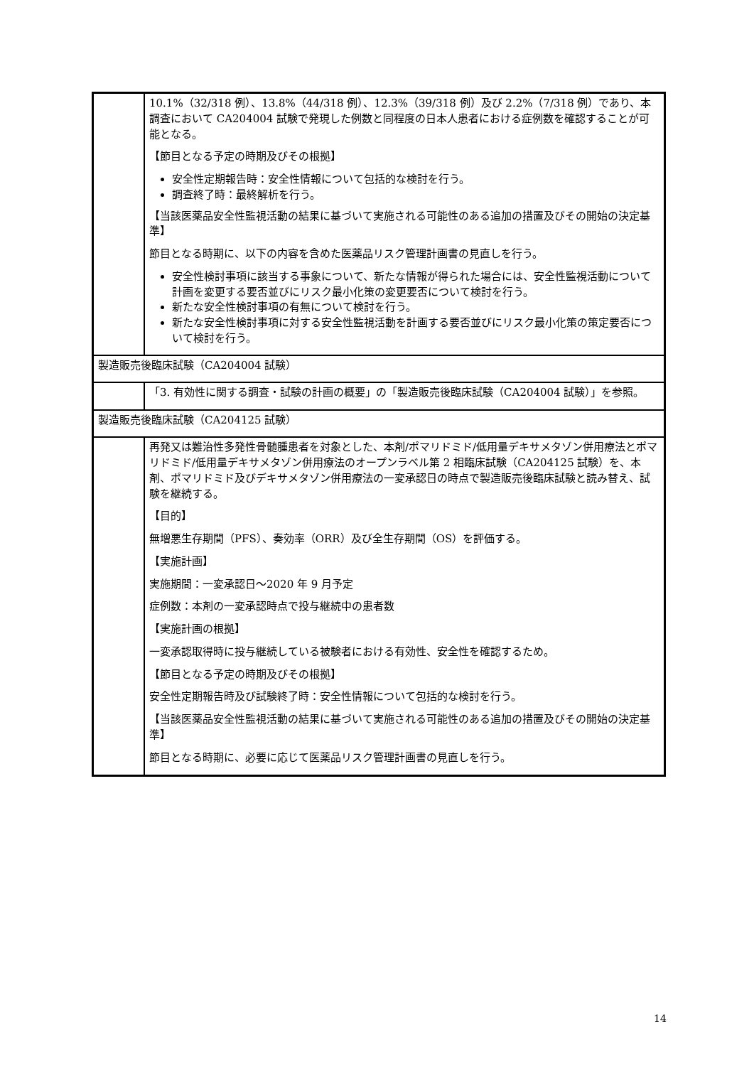| | 10.1%（32/318 例）、13.8%（44/318 例）、12.3%（39/318 例）及び 2.2%（7/318 例）であり、本調査において CA204004 試験で発現した例数と同程度の日本人患者における症例数を確認することが可能となる。 【節目となる予定の時期及びその根拠】 安全性定期報告時：安全性情報について包括的な検討を行う。 調査終了時：最終解析を行う。 【当該医薬品安全性監視活動の結果に基づいて実施される可能性のある追加の措置及びその開始の決定基準】 節目となる時期に、以下の内容を含めた医薬品リスク管理計画書の見直しを行う。 安全性検討事項に該当する事象について、新たな情報が得られた場合には、安全性監視活動について計画を変更する要否並びにリスク最小化策の変更要否について検討を行う。 新たな安全性検討事項の有無について検討を行う。 新たな安全性検討事項に対する安全性監視活動を計画する要否並びにリスク最小化策の策定要否について検討を行う。 |
| 製造販売後臨床試験（CA204004 試験） | |
| | 「3. 有効性に関する調査・試験の計画の概要」の「製造販売後臨床試験（CA204004 試験）」を参照。 |
| 製造販売後臨床試験（CA204125 試験） | |
| | 再発又は難治性多発性骨髄腫患者を対象とした、本剤/ポマリドミド/低用量デキサメタゾン併用療法とポマリドミド/低用量デキサメタゾン併用療法のオープンラベル第 2 相臨床試験（CA204125 試験）を、本剤、ポマリドミド及びデキサメタゾン併用療法の一変承認日の時点で製造販売後臨床試験と読み替え、試験を継続する。 【目的】 無増悪生存期間（PFS）、奏効率（ORR）及び全生存期間（OS）を評価する。 【実施計画】 実施期間：一変承認日～2020 年 9 月予定 症例数：本剤の一変承認時点で投与継続中の患者数 【実施計画の根拠】 一変承認取得時に投与継続している被験者における有効性、安全性を確認するため。 【節目となる予定の時期及びその根拠】 安全性定期報告時及び試験終了時：安全性情報について包括的な検討を行う。 【当該医薬品安全性監視活動の結果に基づいて実施される可能性のある追加の措置及びその開始の決定基準】 節目となる時期に、必要に応じて医薬品リスク管理計画書の見直しを行う。 |
14